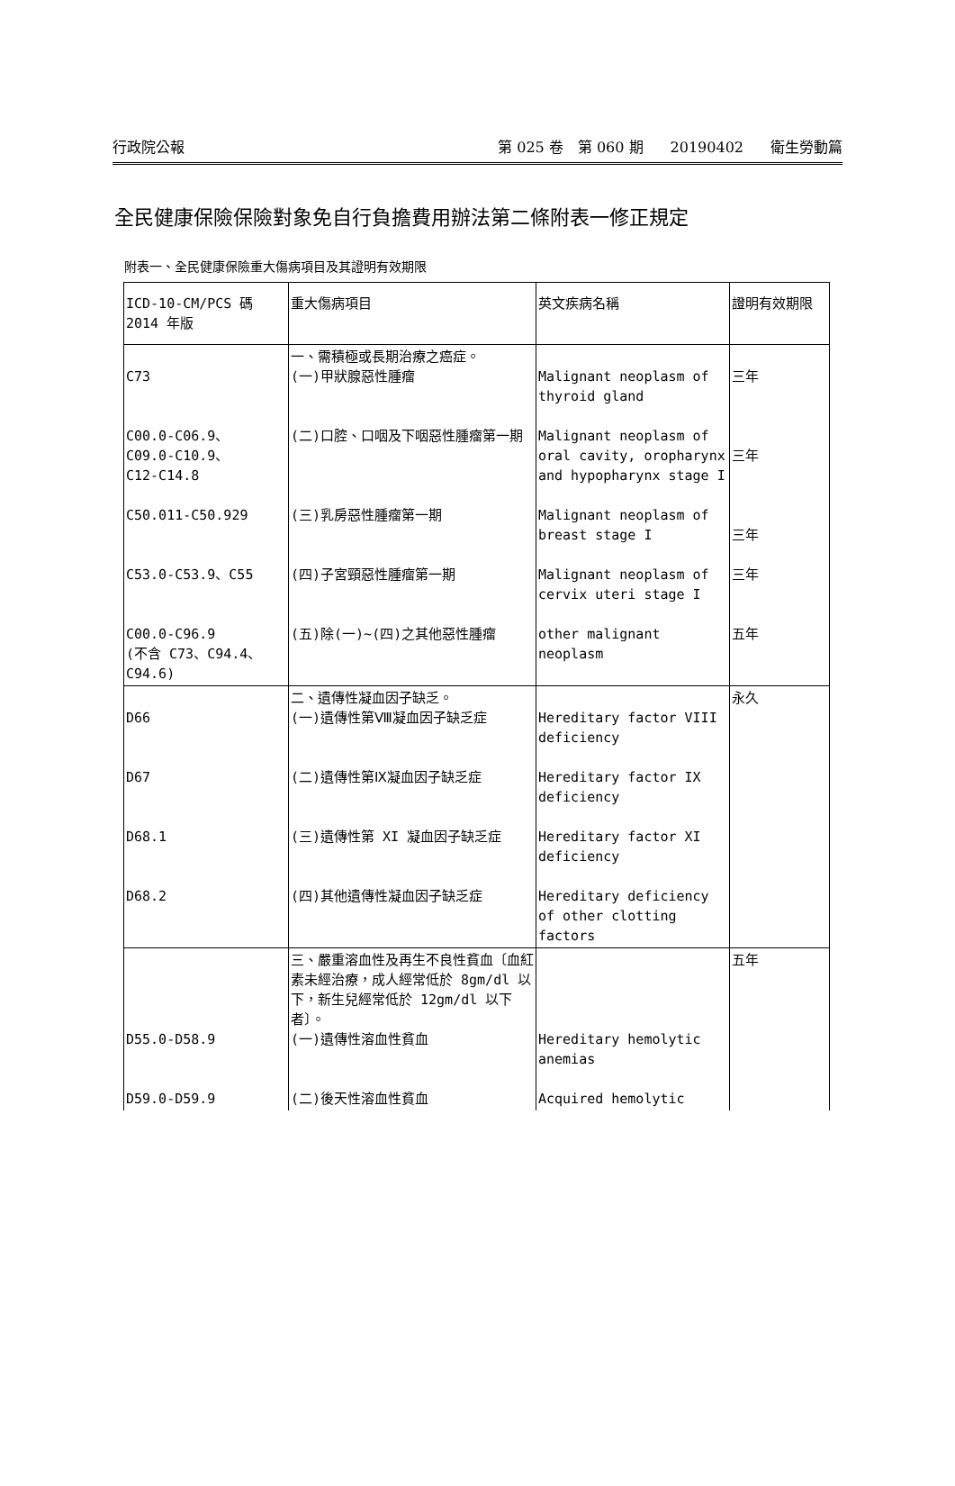行政院公報 第 025 卷　第 060 期 20190402 衛生勞動篇
全民健康保險保險對象免自行負擔費用辦法第二條附表一修正規定
附表一、全民健康保險重大傷病項目及其證明有效期限
| ICD-10-CM/PCS 碼 2014 年版 | 重大傷病項目 | 英文疾病名稱 | 證明有效期限 |
| C73 | 一、需積極或長期治療之癌症。 (一)甲狀腺惡性腫瘤 | Malignant neoplasm of thyroid gland | 三年 |
| C00.0-C06.9、 C09.0-C10.9、 C12-C14.8 | (二)口腔、口咽及下咽惡性腫瘤第一期 | Malignant neoplasm of oral cavity, oropharynx and hypopharynx stage I | 三年 |
| C50.011-C50.929 | (三)乳房惡性腫瘤第一期 | Malignant neoplasm of breast stage I | 三年 |
| C53.0-C53.9、C55 | (四)子宮頸惡性腫瘤第一期 | Malignant neoplasm of cervix uteri stage I | 三年 |
| C00.0-C96.9 (不含 C73、C94.4、C94.6) | (五)除(一)~(四)之其他惡性腫瘤 | other malignant neoplasm | 五年 |
| D66 | 二、遺傳性凝血因子缺乏。 (一)遺傳性第Ⅷ凝血因子缺乏症 | Hereditary factor VIII deficiency | 永久 |
| D67 | (二)遺傳性第Ⅸ凝血因子缺乏症 | Hereditary factor IX deficiency | |
| D68.1 | (三)遺傳性第 XI 凝血因子缺乏症 | Hereditary factor XI deficiency | |
| D68.2 | (四)其他遺傳性凝血因子缺乏症 | Hereditary deficiency of other clotting factors | |
| D55.0-D58.9 | 三、嚴重溶血性及再生不良性貧血〔血紅素未經治療，成人經常低於 8gm/dl 以下，新生兒經常低於 12gm/dl 以下者〕。 (一)遺傳性溶血性貧血 | Hereditary hemolytic anemias | 五年 |
| D59.0-D59.9 | (二)後天性溶血性貧血 | Acquired hemolytic | |